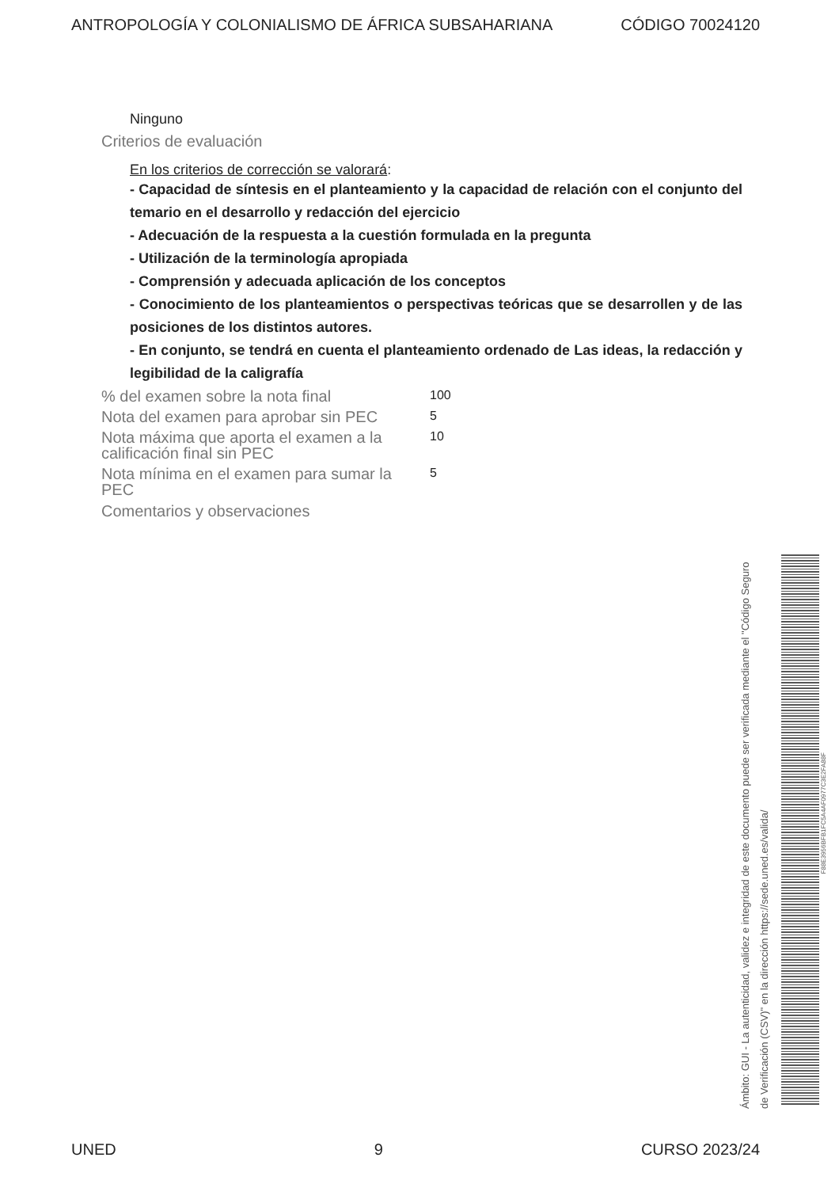ANTROPOLOGÍA Y COLONIALISMO DE ÁFRICA SUBSAHARIANA CÓDIGO 70024120
Ninguno
Criterios de evaluación
En los criterios de corrección se valorará:
- Capacidad de síntesis en el planteamiento y la capacidad de relación con el conjunto del temario en el desarrollo y redacción del ejercicio
- Adecuación de la respuesta a la cuestión formulada en la pregunta
- Utilización de la terminología apropiada
- Comprensión y adecuada aplicación de los conceptos
- Conocimiento de los planteamientos o perspectivas teóricas que se desarrollen y de las posiciones de los distintos autores.
- En conjunto, se tendrá en cuenta el planteamiento ordenado de Las ideas, la redacción y legibilidad de la caligrafía
| % del examen sobre la nota final | 100 |
| Nota del examen para aprobar sin PEC | 5 |
| Nota máxima que aporta el examen a la calificación final sin PEC | 10 |
| Nota mínima en el examen para sumar la PEC | 5 |
Comentarios y observaciones
Ámbito: GUI - La autenticidad, validez e integridad de este documento puede ser verificada mediante el "Código Seguro de Verificación (CSV)" en la dirección https://sede.uned.es/valida/
F88E3956BFB1FC5A4AF0977C3E2FA88F
UNED 9 CURSO 2023/24